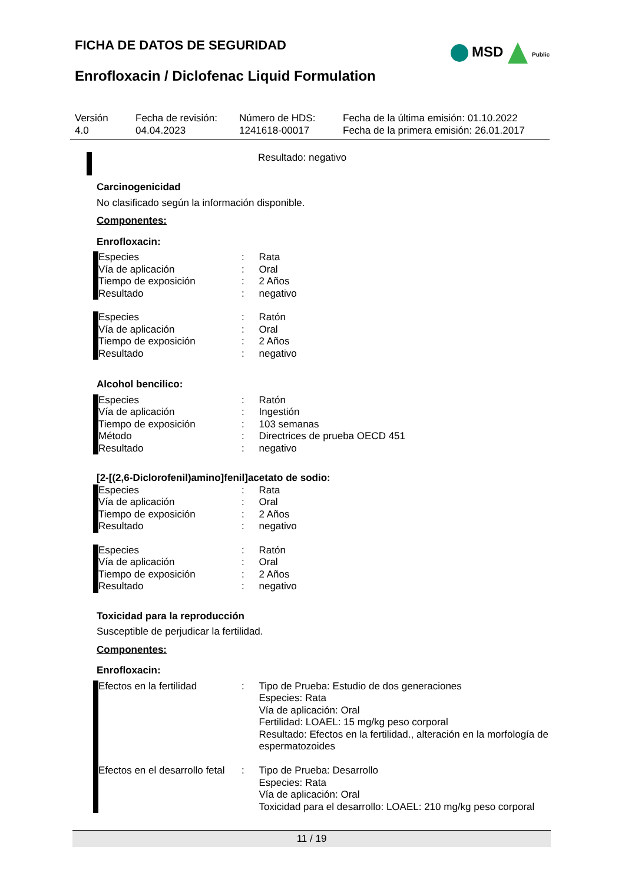FICHA DE DATOS DE SEGURIDAD
Enrofloxacin / Diclofenac Liquid Formulation
MSD Public
| Versión 4.0 | Fecha de revisión: 04.04.2023 | Número de HDS: 1241618-00017 | Fecha de la última emisión: 01.10.2022 Fecha de la primera emisión: 26.01.2017 |
Resultado: negativo
Carcinogenicidad
No clasificado según la información disponible.
Componentes:
Enrofloxacin:
| Especies | : | Rata |
| Vía de aplicación | : | Oral |
| Tiempo de exposición | : | 2 Años |
| Resultado | : | negativo |
| Especies | : | Ratón |
| Vía de aplicación | : | Oral |
| Tiempo de exposición | : | 2 Años |
| Resultado | : | negativo |
Alcohol bencilico:
| Especies | : | Ratón |
| Vía de aplicación | : | Ingestión |
| Tiempo de exposición | : | 103 semanas |
| Método | : | Directrices de prueba OECD 451 |
| Resultado | : | negativo |
[2-[(2,6-Diclorofenil)amino]fenil]acetato de sodio:
| Especies | : | Rata |
| Vía de aplicación | : | Oral |
| Tiempo de exposición | : | 2 Años |
| Resultado | : | negativo |
| Especies | : | Ratón |
| Vía de aplicación | : | Oral |
| Tiempo de exposición | : | 2 Años |
| Resultado | : | negativo |
Toxicidad para la reproducción
Susceptible de perjudicar la fertilidad.
Componentes:
Enrofloxacin:
| Efectos en la fertilidad | : | Tipo de Prueba: Estudio de dos generaciones Especies: Rata Vía de aplicación: Oral Fertilidad: LOAEL: 15 mg/kg peso corporal Resultado: Efectos en la fertilidad., alteración en la morfología de espermatozoides |
| Efectos en el desarrollo fetal | : | Tipo de Prueba: Desarrollo Especies: Rata Vía de aplicación: Oral Toxicidad para el desarrollo: LOAEL: 210 mg/kg peso corporal |
11 / 19